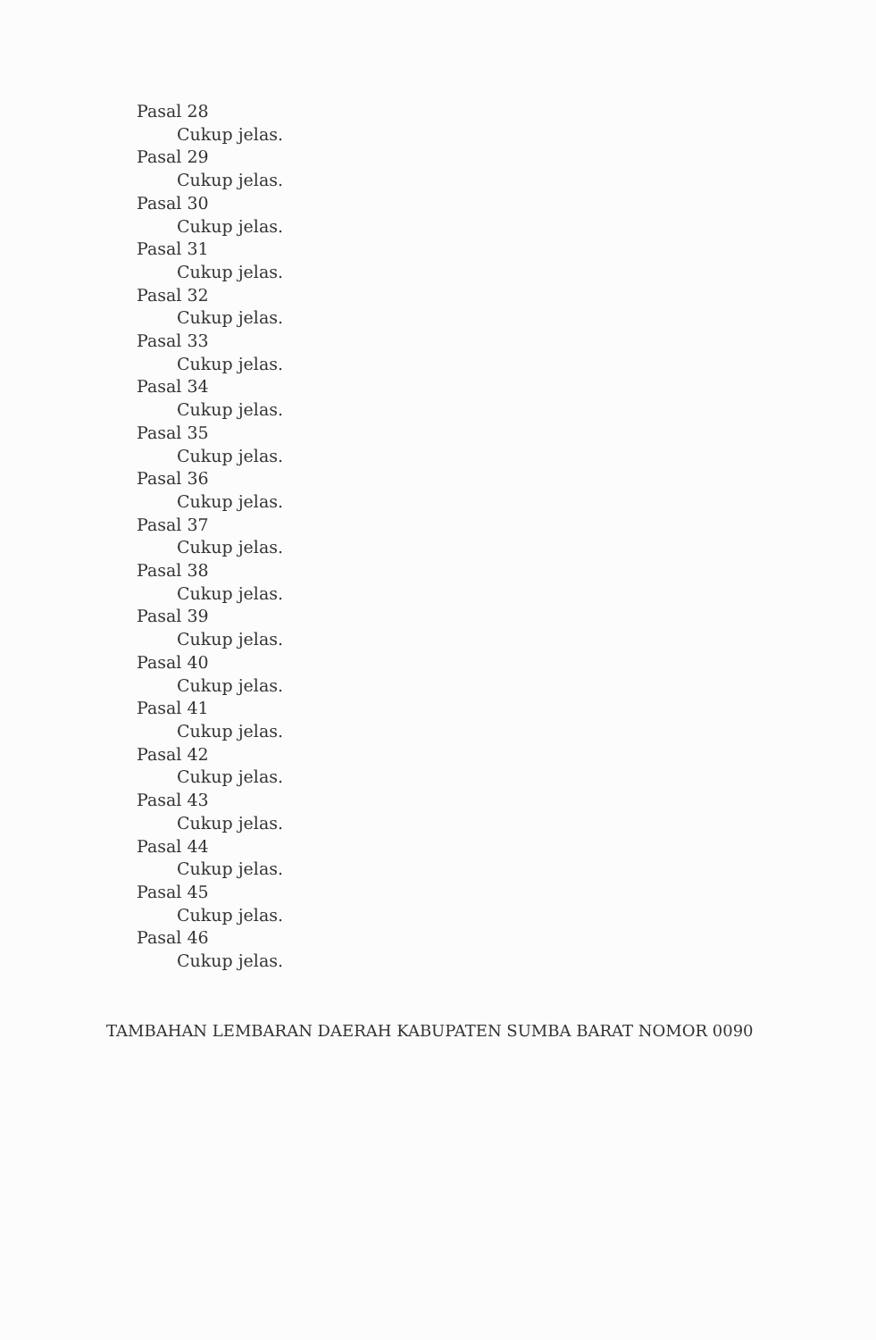Pasal 28
Cukup jelas.
Pasal 29
Cukup jelas.
Pasal 30
Cukup jelas.
Pasal 31
Cukup jelas.
Pasal 32
Cukup jelas.
Pasal 33
Cukup jelas.
Pasal 34
Cukup jelas.
Pasal 35
Cukup jelas.
Pasal 36
Cukup jelas.
Pasal 37
Cukup jelas.
Pasal 38
Cukup jelas.
Pasal 39
Cukup jelas.
Pasal 40
Cukup jelas.
Pasal 41
Cukup jelas.
Pasal 42
Cukup jelas.
Pasal 43
Cukup jelas.
Pasal 44
Cukup jelas.
Pasal 45
Cukup jelas.
Pasal 46
Cukup jelas.
TAMBAHAN LEMBARAN DAERAH KABUPATEN SUMBA BARAT NOMOR 0090